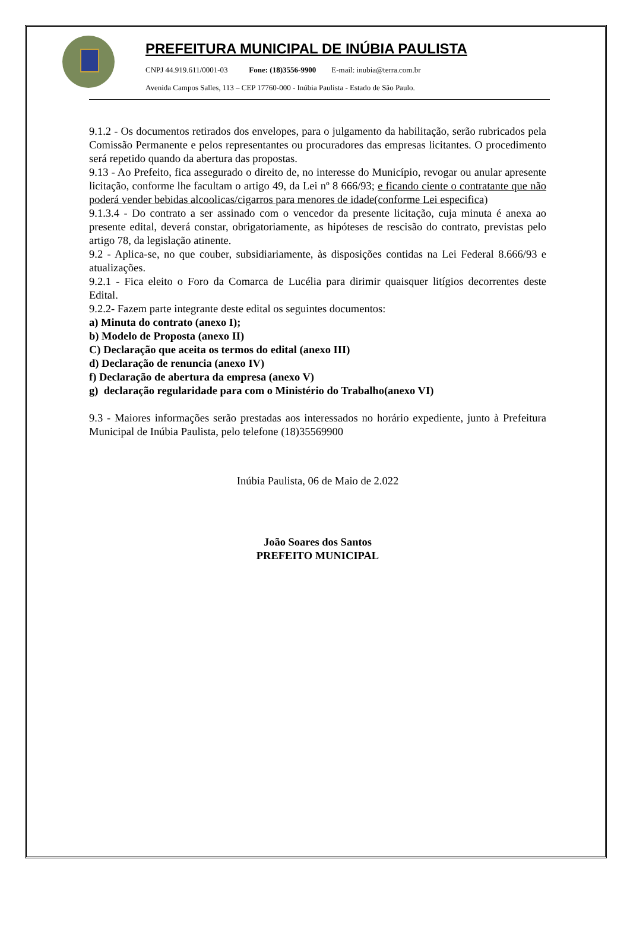PREFEITURA MUNICIPAL DE INÚBIA PAULISTA
CNPJ 44.919.611/0001-03 Fone: (18)3556-9900 E-mail: inubia@terra.com.br
Avenida Campos Salles, 113 – CEP 17760-000 - Inúbia Paulista - Estado de São Paulo.
9.1.2 - Os documentos retirados dos envelopes, para o julgamento da habilitação, serão rubricados pela Comissão Permanente e pelos representantes ou procuradores das empresas licitantes. O procedimento será repetido quando da abertura das propostas.
9.13 - Ao Prefeito, fica assegurado o direito de, no interesse do Município, revogar ou anular apresente licitação, conforme lhe facultam o artigo 49, da Lei nº 8 666/93; e ficando ciente o contratante que não poderá vender bebidas alcoolicas/cigarros para menores de idade(conforme Lei especifica)
9.1.3.4 - Do contrato a ser assinado com o vencedor da presente licitação, cuja minuta é anexa ao presente edital, deverá constar, obrigatoriamente, as hipóteses de rescisão do contrato, previstas pelo artigo 78, da legislação atinente.
9.2 - Aplica-se, no que couber, subsidiariamente, às disposições contidas na Lei Federal 8.666/93 e atualizações.
9.2.1 - Fica eleito o Foro da Comarca de Lucélia para dirimir quaisquer litígios decorrentes deste Edital.
9.2.2- Fazem parte integrante deste edital os seguintes documentos:
a) Minuta do contrato (anexo I);
b) Modelo de Proposta (anexo II)
C) Declaração que aceita os termos do edital (anexo III)
d) Declaração de renuncia (anexo IV)
f) Declaração de abertura da empresa (anexo V)
g) declaração regularidade para com o Ministério do Trabalho(anexo VI)
9.3 - Maiores informações serão prestadas aos interessados no horário expediente, junto à Prefeitura Municipal de Inúbia Paulista, pelo telefone (18)35569900
Inúbia Paulista, 06 de Maio de 2.022
João Soares dos Santos
PREFEITO MUNICIPAL